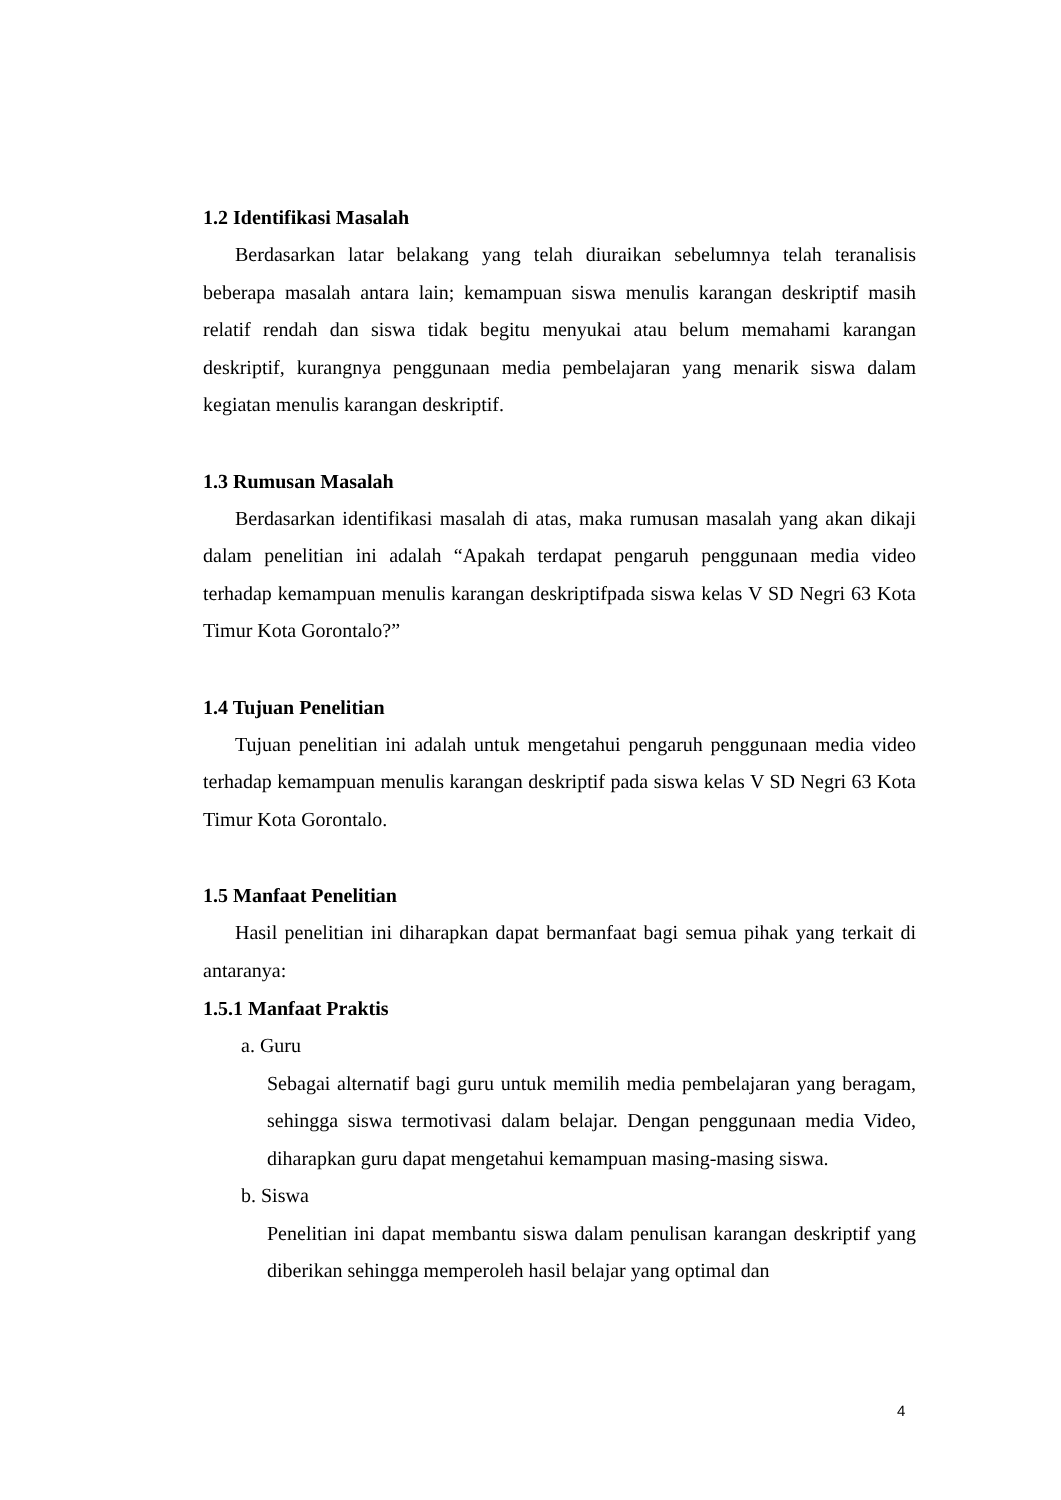1.2 Identifikasi Masalah
Berdasarkan latar belakang yang telah diuraikan sebelumnya telah teranalisis beberapa masalah antara lain; kemampuan siswa menulis karangan deskriptif masih relatif rendah dan siswa tidak begitu menyukai atau belum memahami karangan deskriptif, kurangnya penggunaan media pembelajaran yang menarik siswa dalam kegiatan menulis karangan deskriptif.
1.3 Rumusan Masalah
Berdasarkan identifikasi masalah di atas, maka rumusan masalah yang akan dikaji dalam penelitian ini adalah “Apakah terdapat pengaruh penggunaan media video terhadap kemampuan menulis karangan deskriptifpada siswa kelas V SD Negri 63 Kota Timur Kota Gorontalo?”
1.4 Tujuan Penelitian
Tujuan penelitian ini adalah untuk mengetahui pengaruh penggunaan media video terhadap kemampuan menulis karangan deskriptif pada siswa kelas V SD Negri 63 Kota Timur Kota Gorontalo.
1.5 Manfaat Penelitian
Hasil penelitian ini diharapkan dapat bermanfaat bagi semua pihak yang terkait di antaranya:
1.5.1 Manfaat Praktis
a. Guru
Sebagai alternatif bagi guru untuk memilih media pembelajaran yang beragam, sehingga siswa termotivasi dalam belajar. Dengan penggunaan media Video, diharapkan guru dapat mengetahui kemampuan masing-masing siswa.
b. Siswa
Penelitian ini dapat membantu siswa dalam penulisan karangan deskriptif yang diberikan sehingga memperoleh hasil belajar yang optimal dan
4